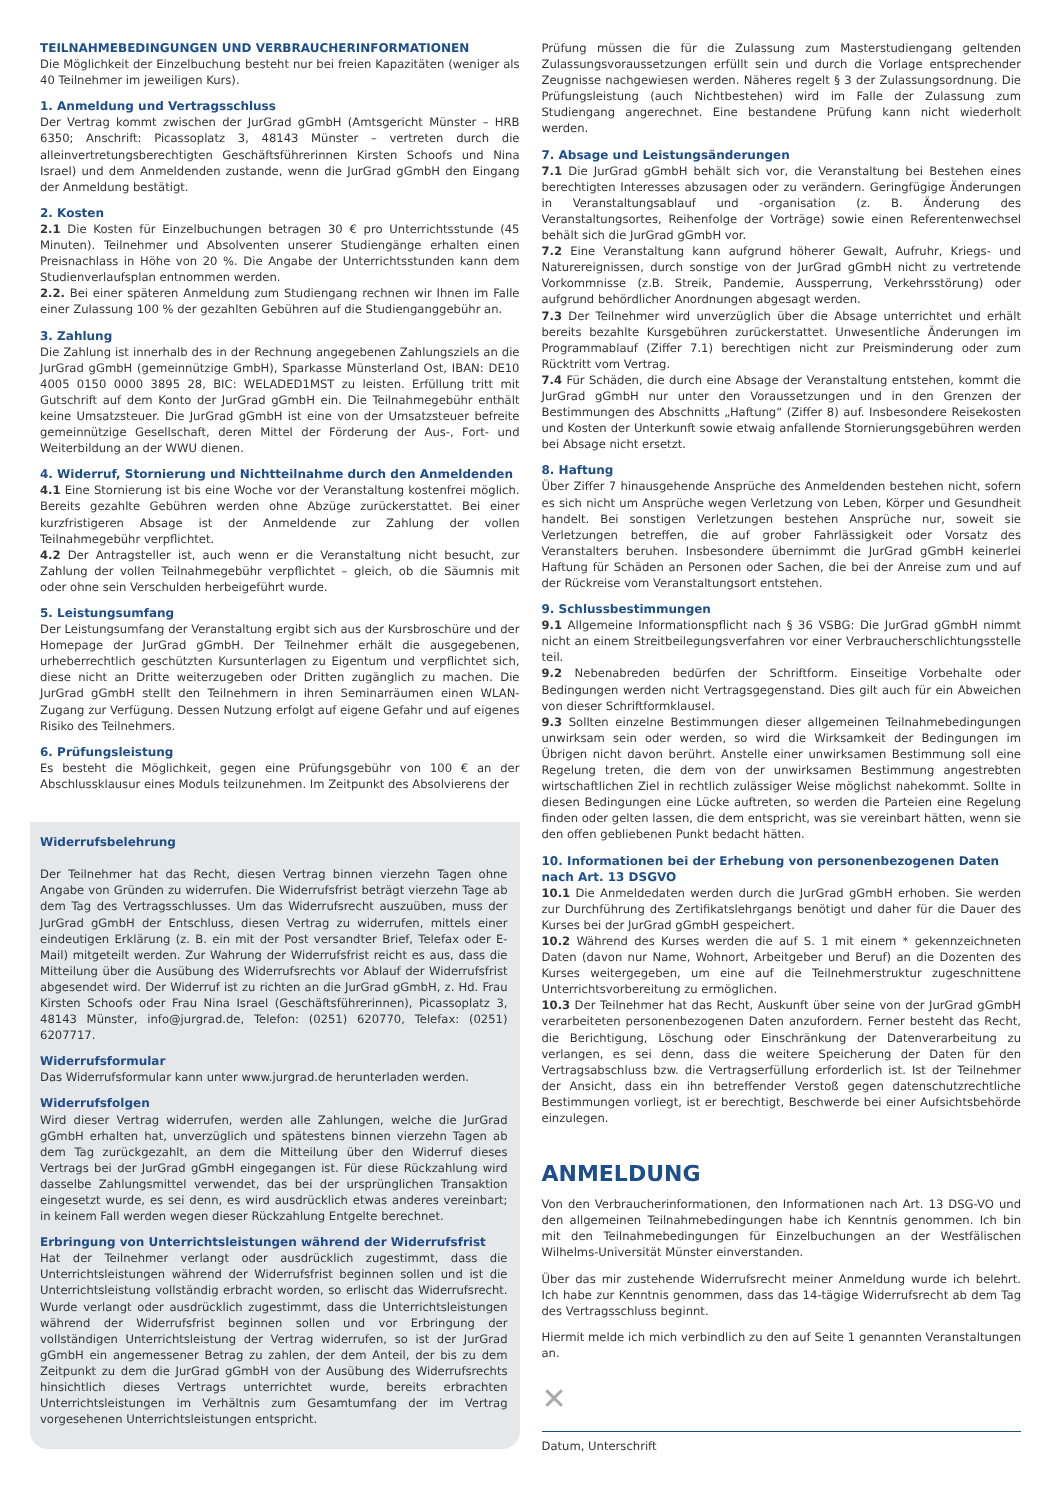TEILNAHMEBEDINGUNGEN UND VERBRAUCHERINFORMATIONEN
Die Möglichkeit der Einzelbuchung besteht nur bei freien Kapazitäten (weniger als 40 Teilnehmer im jeweiligen Kurs).
1. Anmeldung und Vertragsschluss
Der Vertrag kommt zwischen der JurGrad gGmbH (Amtsgericht Münster – HRB 6350; Anschrift: Picassoplatz 3, 48143 Münster – vertreten durch die alleinvertretungsberechtigten Geschäftsführerinnen Kirsten Schoofs und Nina Israel) und dem Anmeldenden zustande, wenn die JurGrad gGmbH den Eingang der Anmeldung bestätigt.
2. Kosten
2.1 Die Kosten für Einzelbuchungen betragen 30 € pro Unterrichtsstunde (45 Minuten). Teilnehmer und Absolventen unserer Studiengänge erhalten einen Preisnachlass in Höhe von 20 %. Die Angabe der Unterrichtsstunden kann dem Studienverlaufsplan entnommen werden.
2.2. Bei einer späteren Anmeldung zum Studiengang rechnen wir Ihnen im Falle einer Zulassung 100 % der gezahlten Gebühren auf die Studiengang­gebühr an.
3. Zahlung
Die Zahlung ist innerhalb des in der Rechnung angegebenen Zahlungsziels an die JurGrad gGmbH (gemeinnützige GmbH), Sparkasse Münsterland Ost, IBAN: DE10 4005 0150 0000 3895 28, BIC: WELADED1MST zu leisten. Erfüllung tritt mit Gutschrift auf dem Konto der JurGrad gGmbH ein. Die Teilnahmegebühr enthält keine Umsatzsteuer. Die JurGrad gGmbH ist eine von der Umsatzsteuer befreite gemeinnützige Gesellschaft, deren Mittel der Förderung der Aus-, Fort- und Weiterbildung an der WWU dienen.
4. Widerruf, Stornierung und Nichtteilnahme durch den Anmeldenden
4.1 Eine Stornierung ist bis eine Woche vor der Veranstaltung kostenfrei möglich. Bereits gezahlte Gebühren werden ohne Abzüge zurückerstattet. Bei einer kurzfristigeren Absage ist der Anmeldende zur Zahlung der vollen Teilnahmegebühr verpflichtet.
4.2 Der Antragsteller ist, auch wenn er die Veranstaltung nicht besucht, zur Zahlung der vollen Teilnahmegebühr verpflichtet – gleich, ob die Säumnis mit oder ohne sein Verschulden herbeigeführt wurde.
5. Leistungsumfang
Der Leistungsumfang der Veranstaltung ergibt sich aus der Kursbroschüre und der Homepage der JurGrad gGmbH. Der Teilnehmer erhält die ausgegebenen, urheberrechtlich geschützten Kursunterlagen zu Eigentum und verpflichtet sich, diese nicht an Dritte weiterzugeben oder Dritten zugänglich zu machen. Die JurGrad gGmbH stellt den Teilnehmern in ihren Seminarräumen einen WLAN-Zugang zur Verfügung. Dessen Nutzung erfolgt auf eigene Gefahr und auf eigenes Risiko des Teilnehmers.
6. Prüfungsleistung
Es besteht die Möglichkeit, gegen eine Prüfungsgebühr von 100 € an der Abschlussklausur eines Moduls teilzunehmen. Im Zeitpunkt des Absolvierens der
Widerrufsbelehrung
Der Teilnehmer hat das Recht, diesen Vertrag binnen vierzehn Tagen ohne Angabe von Gründen zu widerrufen. Die Widerrufsfrist beträgt vierzehn Tage ab dem Tag des Vertragsschlusses. Um das Widerrufsrecht auszuüben, muss der JurGrad gGmbH der Entschluss, diesen Vertrag zu widerrufen, mittels einer eindeutigen Erklärung (z. B. ein mit der Post versandter Brief, Telefax oder E-Mail) mitgeteilt werden. Zur Wahrung der Widerrufsfrist reicht es aus, dass die Mitteilung über die Ausübung des Widerrufsrechts vor Ablauf der Widerrufsfrist abgesendet wird. Der Widerruf ist zu richten an die JurGrad gGmbH, z. Hd. Frau Kirsten Schoofs oder Frau Nina Israel (Geschäftsführerinnen), Picassoplatz 3, 48143 Münster, info@jurgrad.de, Telefon: (0251) 620770, Telefax: (0251) 6207717.
Widerrufsformular
Das Widerrufsformular kann unter www.jurgrad.de herunterladen werden.
Widerrufsfolgen
Wird dieser Vertrag widerrufen, werden alle Zahlungen, welche die JurGrad gGmbH erhalten hat, unverzüglich und spätestens binnen vierzehn Tagen ab dem Tag zurückgezahlt, an dem die Mitteilung über den Widerruf dieses Vertrags bei der JurGrad gGmbH eingegangen ist. Für diese Rückzahlung wird dasselbe Zahlungsmittel verwendet, das bei der ursprünglichen Transaktion eingesetzt wurde, es sei denn, es wird ausdrücklich etwas anderes vereinbart; in keinem Fall werden wegen dieser Rückzahlung Entgelte berechnet.
Erbringung von Unterrichtsleistungen während der Widerrufsfrist
Hat der Teilnehmer verlangt oder ausdrücklich zugestimmt, dass die Unterrichtsleistungen während der Widerrufsfrist beginnen sollen und ist die Unterrichtsleistung vollständig erbracht worden, so erlischt das Widerrufsrecht. Wurde verlangt oder ausdrücklich zugestimmt, dass die Unterrichtsleistungen während der Widerrufsfrist beginnen sollen und vor Erbringung der vollständigen Unterrichtsleistung der Vertrag widerrufen, so ist der JurGrad gGmbH ein angemessener Betrag zu zahlen, der dem Anteil, der bis zu dem Zeitpunkt zu dem die JurGrad gGmbH von der Ausübung des Widerrufsrechts hinsichtlich dieses Vertrags unterrichtet wurde, bereits erbrachten Unterrichtsleistungen im Verhältnis zum Gesamtumfang der im Vertrag vorgesehenen Unterrichtsleistungen entspricht.
Prüfung müssen die für die Zulassung zum Masterstudiengang geltenden Zulassungsvoraussetzungen erfüllt sein und durch die Vorlage entsprechender Zeugnisse nachgewiesen werden. Näheres regelt § 3 der Zulassungsordnung. Die Prüfungsleistung (auch Nichtbestehen) wird im Falle der Zulassung zum Studiengang angerechnet. Eine bestandene Prüfung kann nicht wiederholt werden.
7. Absage und Leistungsänderungen
7.1 Die JurGrad gGmbH behält sich vor, die Veranstaltung bei Bestehen eines berechtigten Interesses abzusagen oder zu verändern. Geringfügige Änderungen in Veranstaltungsablauf und -organisation (z. B. Änderung des Veranstaltungsortes, Reihenfolge der Vorträge) sowie einen Referentenwechsel behält sich die JurGrad gGmbH vor.
7.2 Eine Veranstaltung kann aufgrund höherer Gewalt, Aufruhr, Kriegs- und Naturereignissen, durch sonstige von der JurGrad gGmbH nicht zu vertretende Vorkommnisse (z.B. Streik, Pandemie, Aussperrung, Verkehrsstörung) oder aufgrund behördlicher Anordnungen abgesagt werden.
7.3 Der Teilnehmer wird unverzüglich über die Absage unterrichtet und erhält bereits bezahlte Kursgebühren zurückerstattet. Unwesentliche Änderungen im Programmablauf (Ziffer 7.1) berechtigen nicht zur Preisminderung oder zum Rücktritt vom Vertrag.
7.4 Für Schäden, die durch eine Absage der Veranstaltung entstehen, kommt die JurGrad gGmbH nur unter den Voraussetzungen und in den Grenzen der Bestimmungen des Abschnitts „Haftung“ (Ziffer 8) auf. Insbesondere Reisekosten und Kosten der Unterkunft sowie etwaig anfallende Stornierungsgebühren werden bei Absage nicht ersetzt.
8. Haftung
Über Ziffer 7 hinausgehende Ansprüche des Anmeldenden bestehen nicht, sofern es sich nicht um Ansprüche wegen Verletzung von Leben, Körper und Gesundheit handelt. Bei sonstigen Verletzungen bestehen Ansprüche nur, soweit sie Verletzungen betreffen, die auf grober Fahrlässigkeit oder Vorsatz des Veranstalters beruhen. Insbesondere übernimmt die JurGrad gGmbH keinerlei Haftung für Schäden an Personen oder Sachen, die bei der Anreise zum und auf der Rückreise vom Veranstaltungsort entstehen.
9. Schlussbestimmungen
9.1 Allgemeine Informationspflicht nach § 36 VSBG: Die JurGrad gGmbH nimmt nicht an einem Streitbeilegungsverfahren vor einer Verbraucherschlichtungsstelle teil.
9.2 Nebenabreden bedürfen der Schriftform. Einseitige Vorbehalte oder Bedingungen werden nicht Vertragsgegenstand. Dies gilt auch für ein Abweichen von dieser Schriftformklausel.
9.3 Sollten einzelne Bestimmungen dieser allgemeinen Teilnahmebedingungen unwirksam sein oder werden, so wird die Wirksamkeit der Bedingungen im Übrigen nicht davon berührt. Anstelle einer unwirksamen Bestimmung soll eine Regelung treten, die dem von der unwirksamen Bestimmung angestrebten wirtschaftlichen Ziel in rechtlich zulässiger Weise möglichst nahekommt. Sollte in diesen Bedingungen eine Lücke auftreten, so werden die Parteien eine Regelung finden oder gelten lassen, die dem entspricht, was sie vereinbart hätten, wenn sie den offen gebliebenen Punkt bedacht hätten.
10. Informationen bei der Erhebung von personenbezogenen Daten nach Art. 13 DSGVO
10.1 Die Anmeldedaten werden durch die JurGrad gGmbH erhoben. Sie werden zur Durchführung des Zertifikatslehrgangs benötigt und daher für die Dauer des Kurses bei der JurGrad gGmbH gespeichert.
10.2 Während des Kurses werden die auf S. 1 mit einem * gekennzeichneten Daten (davon nur Name, Wohnort, Arbeitgeber und Beruf) an die Dozenten des Kurses weitergegeben, um eine auf die Teilnehmerstruktur zugeschnittene Unterrichtsvorbereitung zu ermöglichen.
10.3 Der Teilnehmer hat das Recht, Auskunft über seine von der JurGrad gGmbH verarbeiteten personenbezogenen Daten anzufordern. Ferner besteht das Recht, die Berichtigung, Löschung oder Einschränkung der Datenverarbeitung zu verlangen, es sei denn, dass die weitere Speicherung der Daten für den Vertragsabschluss bzw. die Vertragserfüllung erforderlich ist. Ist der Teilnehmer der Ansicht, dass ein ihn betreffender Verstoß gegen datenschutzrechtliche Bestimmungen vorliegt, ist er berechtigt, Beschwerde bei einer Aufsichtsbehörde einzulegen.
ANMELDUNG
Von den Verbraucherinformationen, den Informationen nach Art. 13 DSG-VO und den allgemeinen Teilnahmebedingungen habe ich Kenntnis genommen. Ich bin mit den Teilnahmebedingungen für Einzelbuchungen an der Westfälischen Wilhelms-Universität Münster einverstanden.
Über das mir zustehende Widerrufsrecht meiner Anmeldung wurde ich belehrt. Ich habe zur Kenntnis genommen, dass das 14-tägige Widerrufsrecht ab dem Tag des Vertragsschluss beginnt.
Hiermit melde ich mich verbindlich zu den auf Seite 1 genannten Veranstaltungen an.
✕
Datum, Unterschrift